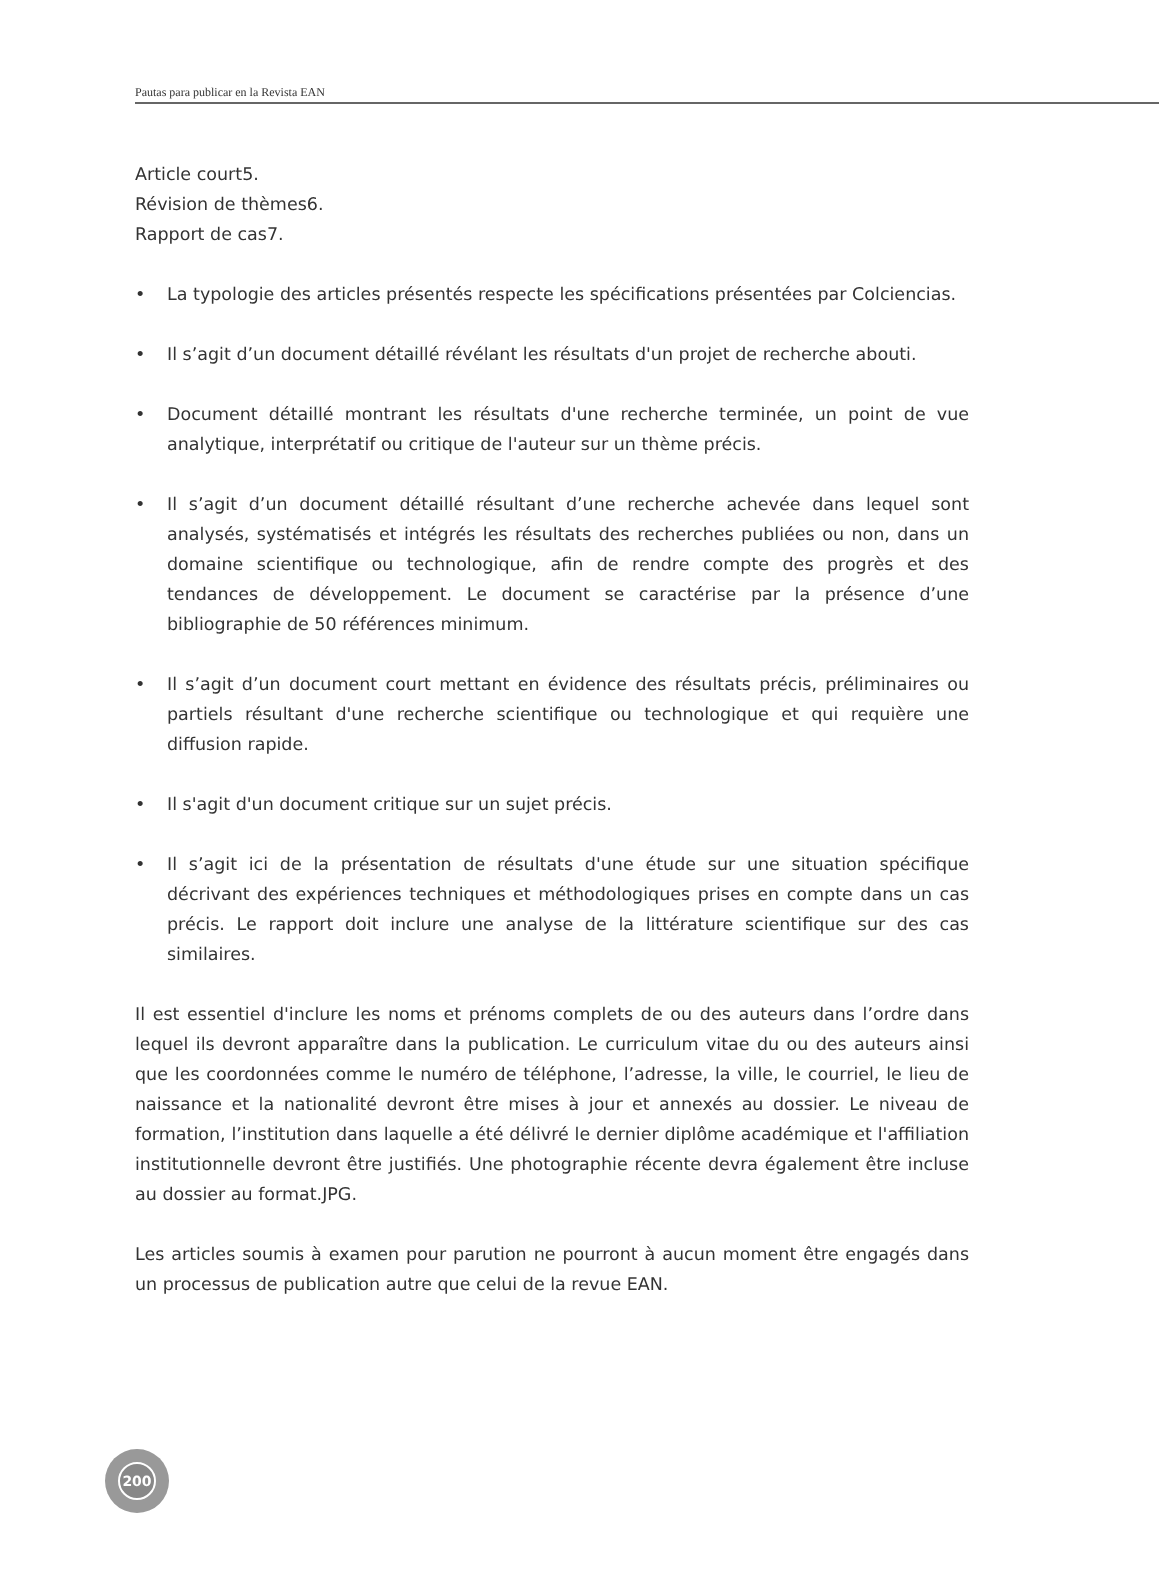Pautas para publicar en la Revista EAN
Article court5.
Révision de thèmes6.
Rapport de cas7.
• La typologie des articles présentés respecte les spécifications présentées par Colciencias.
• Il s’agit d’un document détaillé révélant les résultats d'un projet de recherche abouti.
• Document détaillé montrant les résultats d'une recherche terminée, un point de vue analytique, interprétatif ou critique de l'auteur sur un thème précis.
• Il s’agit d’un document détaillé résultant d’une recherche achevée dans lequel sont analysés, systématisés et intégrés les résultats des recherches publiées ou non, dans un domaine scientifique ou technologique, afin de rendre compte des progrès et des tendances de développement. Le document se caractérise par la présence d’une bibliographie de 50 références minimum.
• Il s’agit d’un document court mettant en évidence des résultats précis, préliminaires ou partiels résultant d'une recherche scientifique ou technologique et qui requière une diffusion rapide.
• Il s'agit d'un document critique sur un sujet précis.
• Il s’agit ici de la présentation de résultats d'une étude sur une situation spécifique décrivant des expériences techniques et méthodologiques prises en compte dans un cas précis. Le rapport doit inclure une analyse de la littérature scientifique sur des cas similaires.
Il est essentiel d'inclure les noms et prénoms complets de ou des auteurs dans l’ordre dans lequel ils devront apparaître dans la publication. Le curriculum vitae du ou des auteurs ainsi que les coordonnées comme le numéro de téléphone, l’adresse, la ville, le courriel, le lieu de naissance et la nationalité devront être mises à jour et annexés au dossier. Le niveau de formation, l’institution dans laquelle a été délivré le dernier diplôme académique et l'affiliation institutionnelle devront être justifiés. Une photographie récente devra également être incluse au dossier au format.JPG.
Les articles soumis à examen pour parution ne pourront à aucun moment être engagés dans un processus de publication autre que celui de la revue EAN.
200